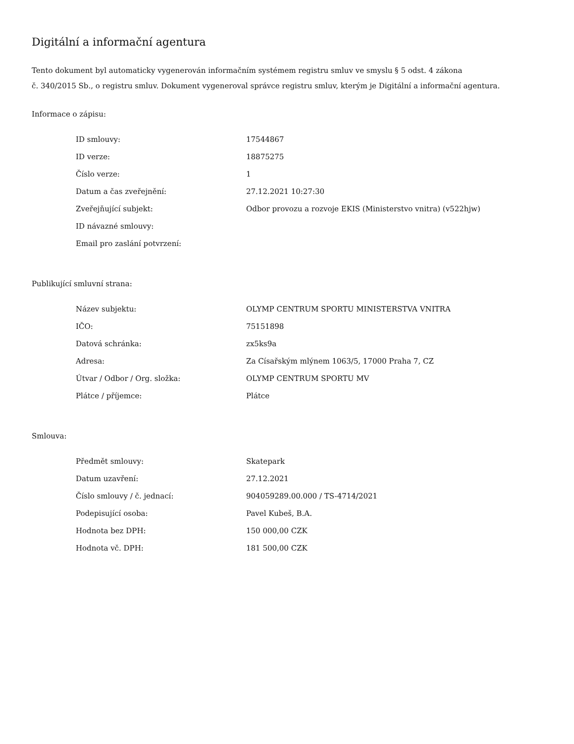Digitální a informační agentura
Tento dokument byl automaticky vygenerován informačním systémem registru smluv ve smyslu § 5 odst. 4 zákona
č. 340/2015 Sb., o registru smluv. Dokument vygeneroval správce registru smluv, kterým je Digitální a informační agentura.
Informace o zápisu:
| ID smlouvy: | 17544867 |
| ID verze: | 18875275 |
| Číslo verze: | 1 |
| Datum a čas zveřejnění: | 27.12.2021 10:27:30 |
| Zveřejňující subjekt: | Odbor provozu a rozvoje EKIS (Ministerstvo vnitra) (v522hjw) |
| ID návazné smlouvy: | |
| Email pro zaslání potvrzení: | |
Publikující smluvní strana:
| Název subjektu: | OLYMP CENTRUM SPORTU MINISTERSTVA VNITRA |
| IČO: | 75151898 |
| Datová schránka: | zx5ks9a |
| Adresa: | Za Císařským mlýnem 1063/5, 17000 Praha 7, CZ |
| Útvar / Odbor / Org. složka: | OLYMP CENTRUM SPORTU MV |
| Plátce / příjemce: | Plátce |
Smlouva:
| Předmět smlouvy: | Skatepark |
| Datum uzavření: | 27.12.2021 |
| Číslo smlouvy / č. jednací: | 904059289.00.000 / TS-4714/2021 |
| Podepisující osoba: | Pavel Kubeš, B.A. |
| Hodnota bez DPH: | 150 000,00 CZK |
| Hodnota vč. DPH: | 181 500,00 CZK |